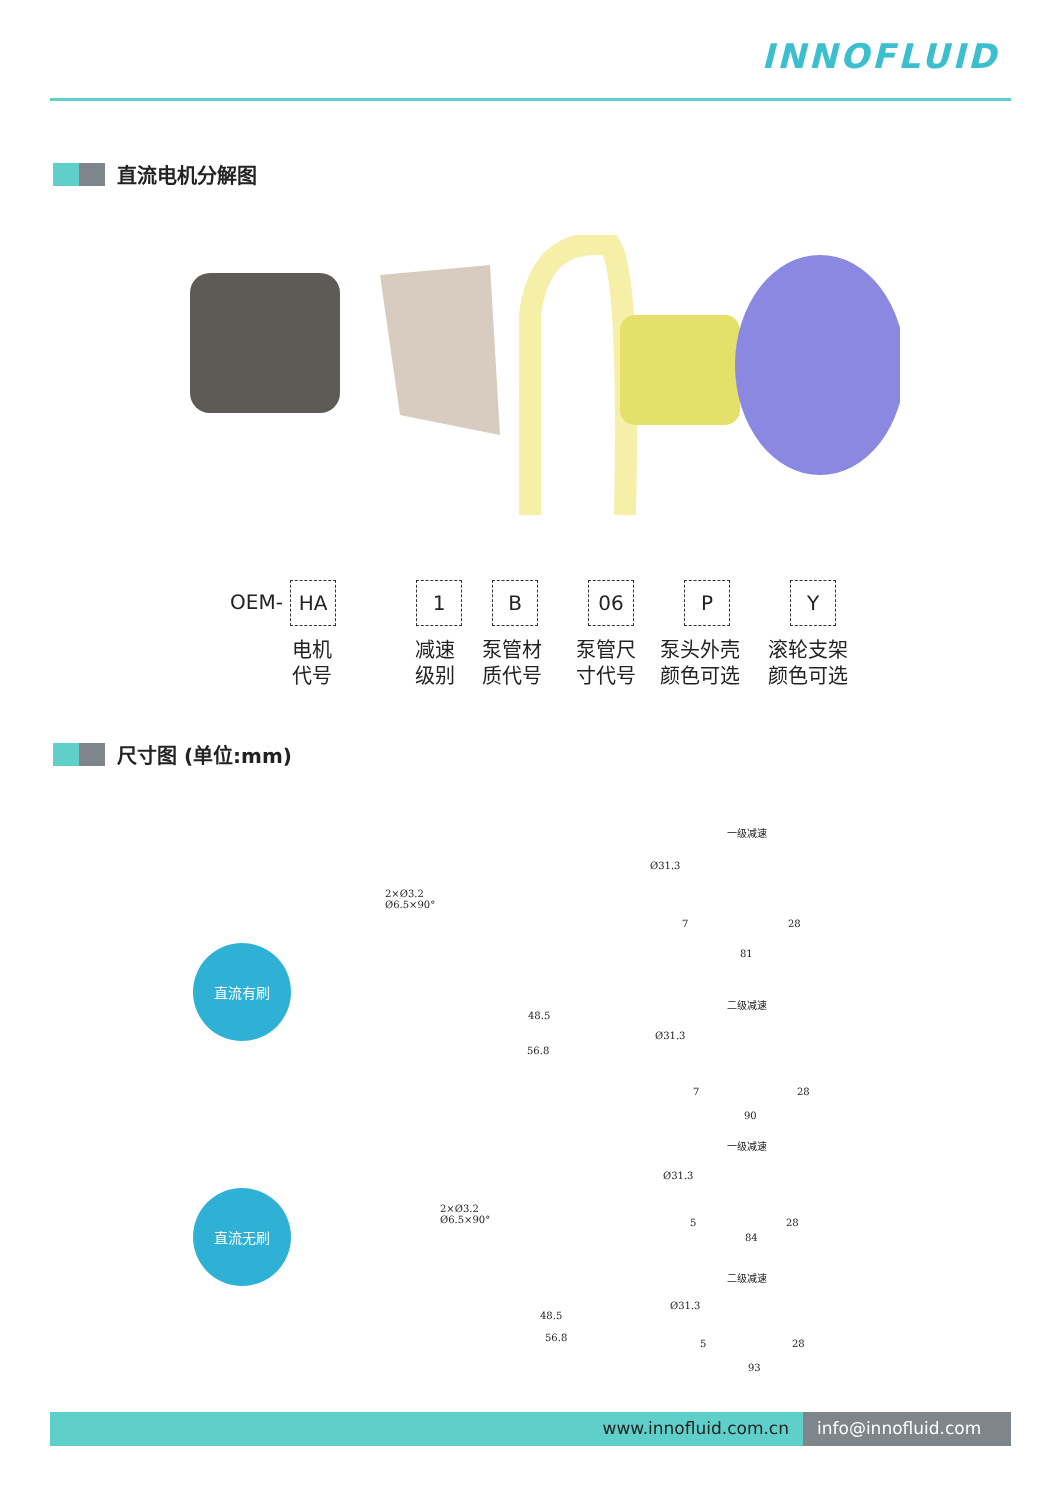INNOFLUID
直流电机分解图
OEM-
HA 1 B 06 P Y
电机
代号
减速
级别
泵管材
质代号
泵管尺
寸代号
泵头外壳
颜色可选
滚轮支架
颜色可选
尺寸图 (单位:mm)
直流有刷
直流无刷
2×Ø3.2
Ø6.5×90°
48.5
56.8
一级减速
Ø31.3
7 28
81
二级减速
Ø31.3
7 28
90
2×Ø3.2
Ø6.5×90°
48.5
56.8
一级减速
Ø31.3
5 28
84
二级减速
Ø31.3
5 28
93
www.innofluid.com.cn info@innofluid.com